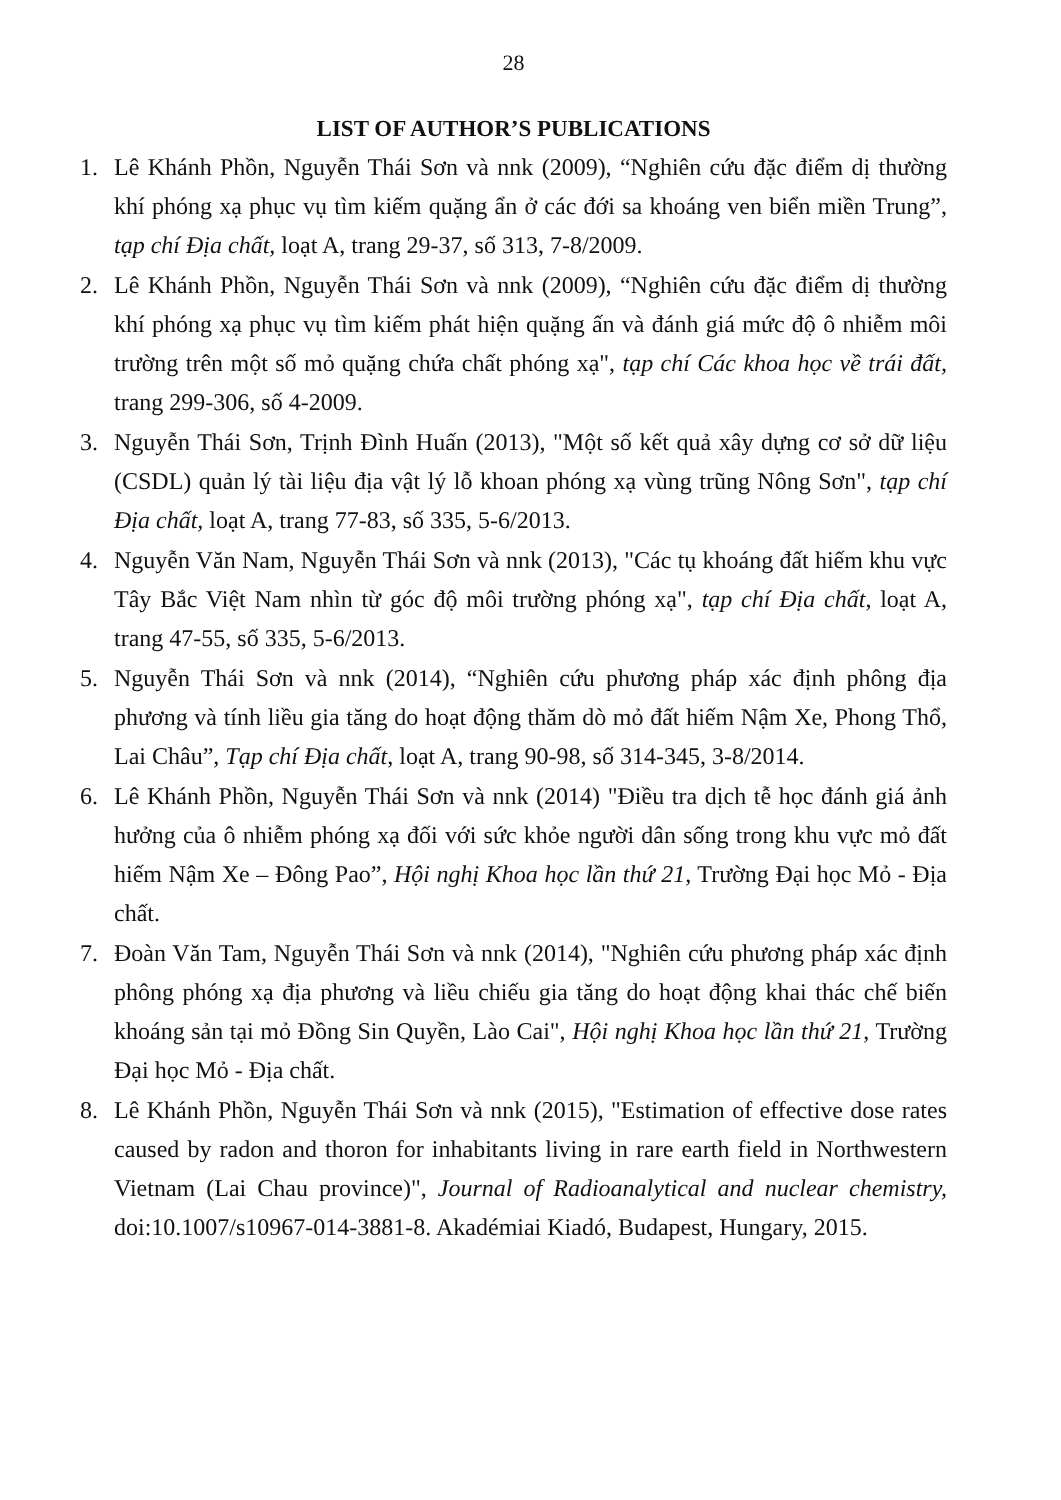28
LIST OF AUTHOR’S PUBLICATIONS
1. Lê Khánh Phồn, Nguyễn Thái Sơn và nnk (2009), “Nghiên cứu đặc điểm dị thường khí phóng xạ phục vụ tìm kiếm quặng ẩn ở các đới sa khoáng ven biển miền Trung”, tạp chí Địa chất, loạt A, trang 29-37, số 313, 7-8/2009.
2. Lê Khánh Phồn, Nguyễn Thái Sơn và nnk (2009), “Nghiên cứu đặc điểm dị thường khí phóng xạ phục vụ tìm kiếm phát hiện quặng ấn và đánh giá mức độ ô nhiễm môi trường trên một số mỏ quặng chứa chất phóng xạ", tạp chí Các khoa học về trái đất, trang 299-306, số 4-2009.
3. Nguyễn Thái Sơn, Trịnh Đình Huấn (2013), "Một số kết quả xây dựng cơ sở dữ liệu (CSDL) quản lý tài liệu địa vật lý lỗ khoan phóng xạ vùng trũng Nông Sơn", tạp chí Địa chất, loạt A, trang 77-83, số 335, 5-6/2013.
4. Nguyễn Văn Nam, Nguyễn Thái Sơn và nnk (2013), "Các tụ khoáng đất hiếm khu vực Tây Bắc Việt Nam nhìn từ góc độ môi trường phóng xạ", tạp chí Địa chất, loạt A, trang 47-55, số 335, 5-6/2013.
5. Nguyễn Thái Sơn và nnk (2014), “Nghiên cứu phương pháp xác định phông địa phương và tính liều gia tăng do hoạt động thăm dò mỏ đất hiếm Nậm Xe, Phong Thổ, Lai Châu”, Tạp chí Địa chất, loạt A, trang 90-98, số 314-345, 3-8/2014.
6. Lê Khánh Phồn, Nguyễn Thái Sơn và nnk (2014) "Điều tra dịch tễ học đánh giá ảnh hưởng của ô nhiễm phóng xạ đối với sức khỏe người dân sống trong khu vực mỏ đất hiếm Nậm Xe – Đông Pao”, Hội nghị Khoa học lần thứ 21, Trường Đại học Mỏ - Địa chất.
7. Đoàn Văn Tam, Nguyễn Thái Sơn và nnk (2014), "Nghiên cứu phương pháp xác định phông phóng xạ địa phương và liều chiếu gia tăng do hoạt động khai thác chế biến khoáng sản tại mỏ Đồng Sin Quyền, Lào Cai", Hội nghị Khoa học lần thứ 21, Trường Đại học Mỏ - Địa chất.
8. Lê Khánh Phồn, Nguyễn Thái Sơn và nnk (2015), "Estimation of effective dose rates caused by radon and thoron for inhabitants living in rare earth field in Northwestern Vietnam (Lai Chau province)", Journal of Radioanalytical and nuclear chemistry, doi:10.1007/s10967-014-3881-8. Akadémiai Kiadó, Budapest, Hungary, 2015.